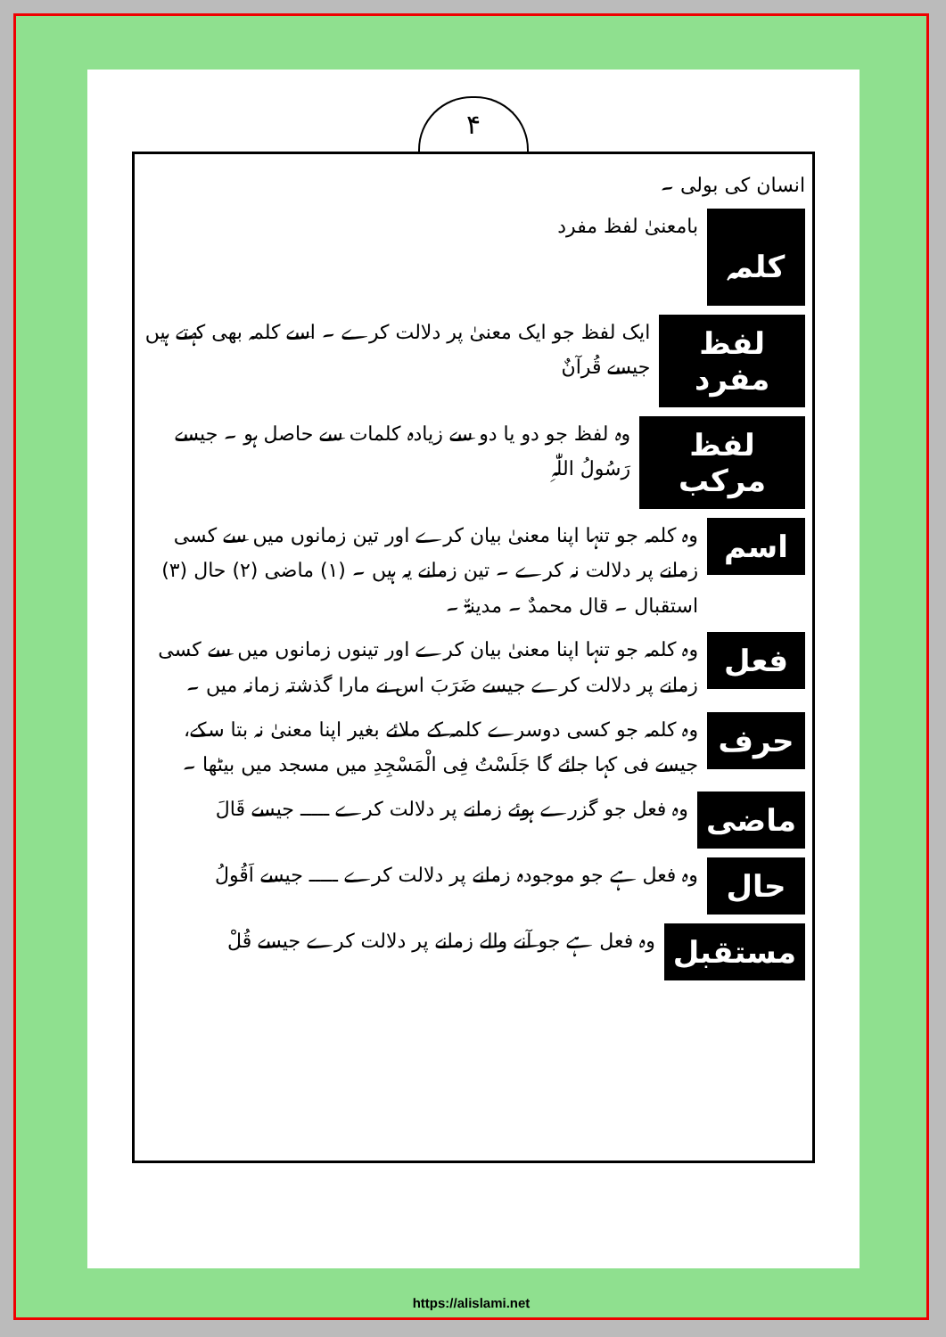۴
انسان کی بولی ۔
کلمہ
بامعنیٰ لفظ مفرد
لفظ مفرد
ایک لفظ جو ایک معنیٰ پر دلالت کرے ۔ اسے کلمہ بھی کہتے ہیں جیسے قُرآنٌ
لفظ مرکب
وہ لفظ جو دو یا دو سے زیادہ کلمات سے حاصل ہو ۔ جیسے رَسُولُ اللّٰہِ
اسم
وہ کلمہ جو تنہا اپنا معنیٰ بیان کرے اور تین زمانوں میں سے کسی زمانے پر دلالت نہ کرے ۔ تین زمانے یہ ہیں ۔ (۱) ماضی (۲) حال (۳) استقبال ۔ قال محمدٌ ۔ مدینۃٌ ۔
فعل
وہ کلمہ جو تنہا اپنا معنیٰ بیان کرے اور تینوں زمانوں میں سے کسی زمانے پر دلالت کرے جیسے ضَرَبَ اس نے مارا گذشتہ زمانہ میں ۔
حرف
وہ کلمہ جو کسی دوسرے کلمہ کے ملائے بغیر اپنا معنیٰ نہ بتا سکے، جیسے فی کہا جائے گا جَلَسْتُ فِی الْمَسْجِدِ میں مسجد میں بیٹھا ۔
ماضی
وہ فعل جو گزرے ہوئے زمانے پر دلالت کرے ـــــ جیسے قَالَ
حال
وہ فعل ہے جو موجودہ زمانے پر دلالت کرے ـــــ جیسے اَقُولُ
مستقبل
وہ فعل ہے جو آنے والے زمانے پر دلالت کرے جیسے قُلْ
https://alislami.net